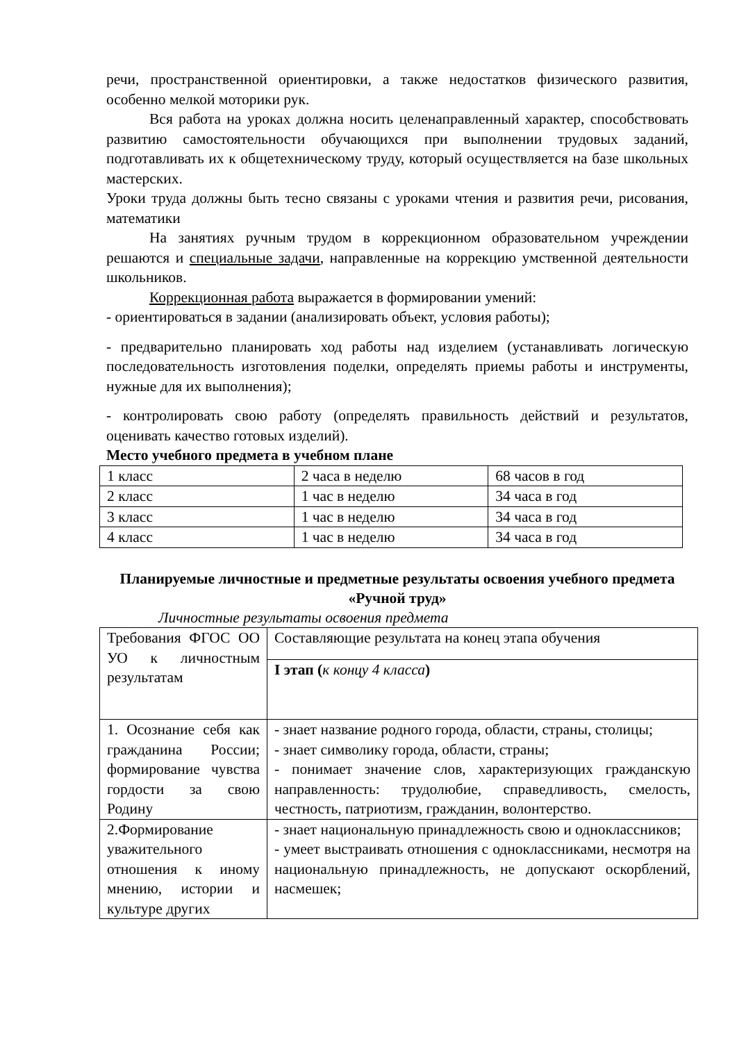речи, пространственной ориентировки, а также недостатков физического развития, особенно мелкой моторики рук.
Вся работа на уроках должна носить целенаправленный характер, способствовать развитию самостоятельности обучающихся при выполнении трудовых заданий, подготавливать их к общетехническому труду, который осуществляется на базе школьных мастерских.
Уроки труда должны быть тесно связаны с уроками чтения и развития речи, рисования, математики
На занятиях ручным трудом в коррекционном образовательном учреждении решаются и специальные задачи, направленные на коррекцию умственной деятельности школьников.
Коррекционная работа выражается в формировании умений:
- ориентироваться в задании (анализировать объект, условия работы);
- предварительно планировать ход работы над изделием (устанавливать логическую последовательность изготовления поделки, определять приемы работы и инструменты, нужные для их выполнения);
- контролировать свою работу (определять правильность действий и результатов, оценивать качество готовых изделий).
Место учебного предмета в учебном плане
| 1 класс | 2 часа в неделю | 68 часов в год |
| 2 класс | 1 час в неделю | 34 часа в год |
| 3 класс | 1 час в неделю | 34 часа в год |
| 4 класс | 1 час в неделю | 34 часа в год |
Планируемые личностные и предметные результаты освоения учебного предмета «Ручной труд»
Личностные результаты освоения предмета
| Требования ФГОС ОО УО к личностным результатам | Составляющие результата на конец этапа обучения |
| | I этап ( к концу 4 класса ) |
| 1. Осознание себя как гражданина России; формирование чувства гордости за свою Родину | - знает название родного города, области, страны, столицы; - знает символику города, области, страны; - понимает значение слов, характеризующих гражданскую направленность: трудолюбие, справедливость, смелость, честность, патриотизм, гражданин, волонтерство. |
| 2.Формирование уважительного отношения к иному мнению, истории и культуре других | - знает национальную принадлежность свою и одноклассников; - умеет выстраивать отношения с одноклассниками, несмотря на национальную принадлежность, не допускают оскорблений, насмешек; |